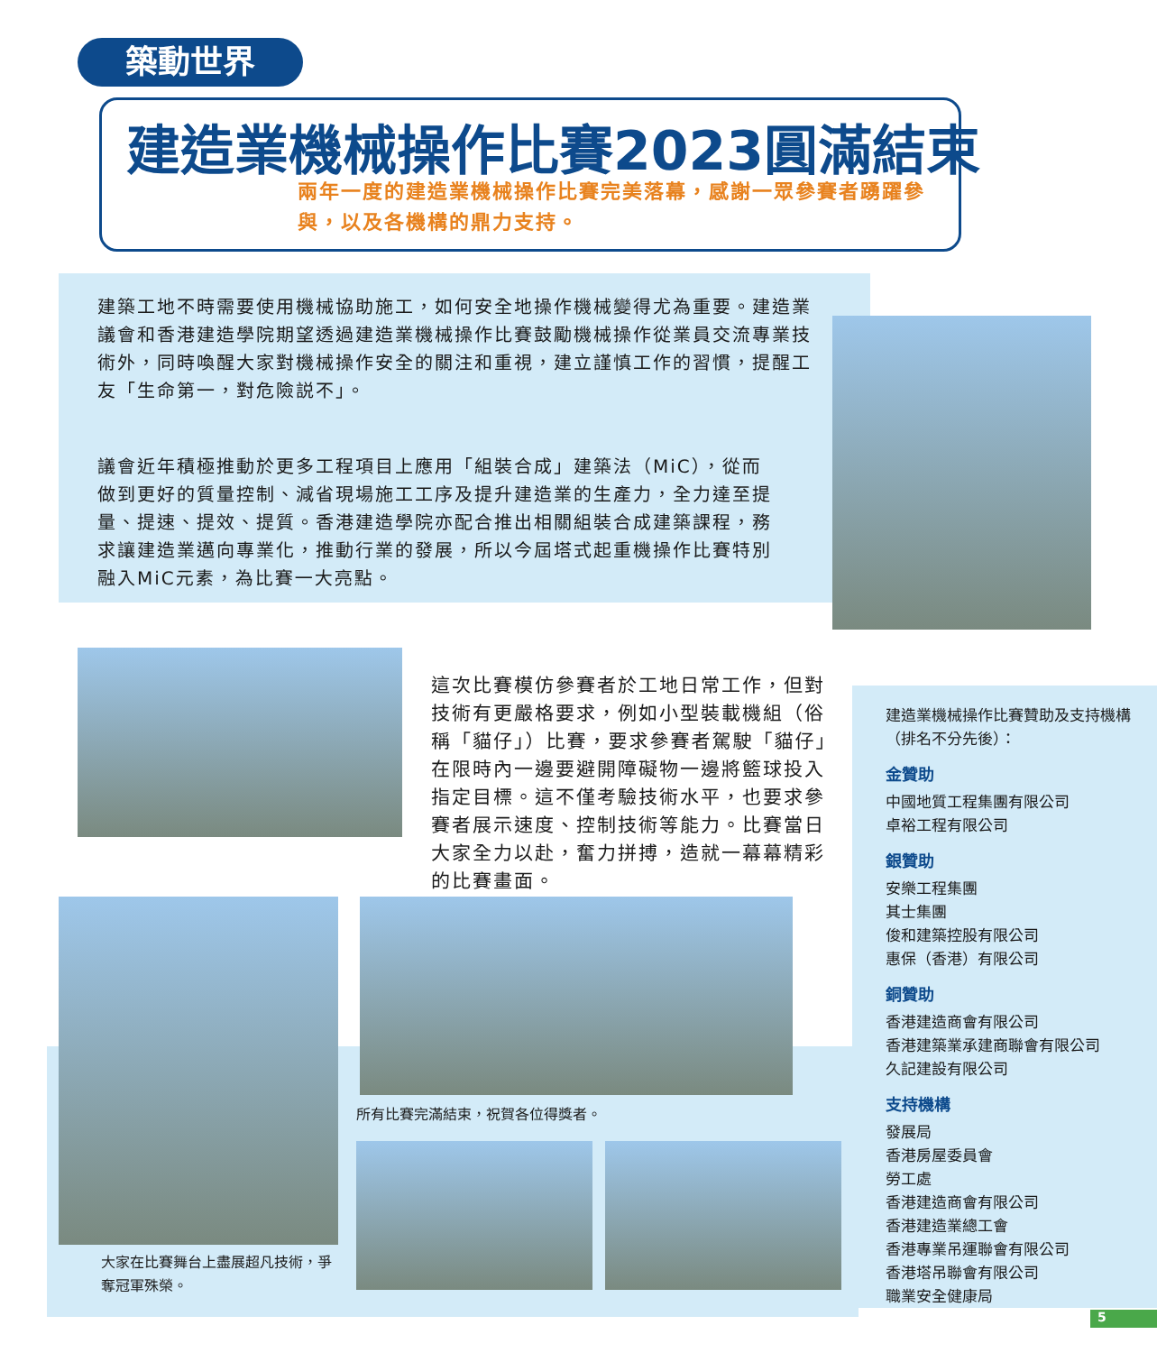築動世界
建造業機械操作比賽2023圓滿結束
兩年一度的建造業機械操作比賽完美落幕，感謝一眾參賽者踴躍參與，以及各機構的鼎力支持。
建築工地不時需要使用機械協助施工，如何安全地操作機械變得尤為重要。建造業議會和香港建造學院期望透過建造業機械操作比賽鼓勵機械操作從業員交流專業技術外，同時喚醒大家對機械操作安全的關注和重視，建立謹慎工作的習慣，提醒工友「生命第一，對危險説不」。
議會近年積極推動於更多工程項目上應用「組裝合成」建築法（MiC），從而做到更好的質量控制、減省現場施工工序及提升建造業的生產力，全力達至提量、提速、提效、提質。香港建造學院亦配合推出相關組裝合成建築課程，務求讓建造業邁向專業化，推動行業的發展，所以今屆塔式起重機操作比賽特別融入MiC元素，為比賽一大亮點。
這次比賽模仿參賽者於工地日常工作，但對技術有更嚴格要求，例如小型裝載機組（俗稱「貓仔」）比賽，要求參賽者駕駛「貓仔」在限時內一邊要避開障礙物一邊將籃球投入指定目標。這不僅考驗技術水平，也要求參賽者展示速度、控制技術等能力。比賽當日大家全力以赴，奮力拼搏，造就一幕幕精彩的比賽畫面。
所有比賽完滿結束，祝賀各位得獎者。
大家在比賽舞台上盡展超凡技術，爭奪冠軍殊榮。
建造業機械操作比賽贊助及支持機構（排名不分先後）：
金贊助
中國地質工程集團有限公司
卓裕工程有限公司
銀贊助
安樂工程集團
其士集團
俊和建築控股有限公司
惠保（香港）有限公司
銅贊助
香港建造商會有限公司
香港建築業承建商聯會有限公司
久記建設有限公司
支持機構
發展局
香港房屋委員會
勞工處
香港建造商會有限公司
香港建造業總工會
香港專業吊運聯會有限公司
香港塔吊聯會有限公司
職業安全健康局
5